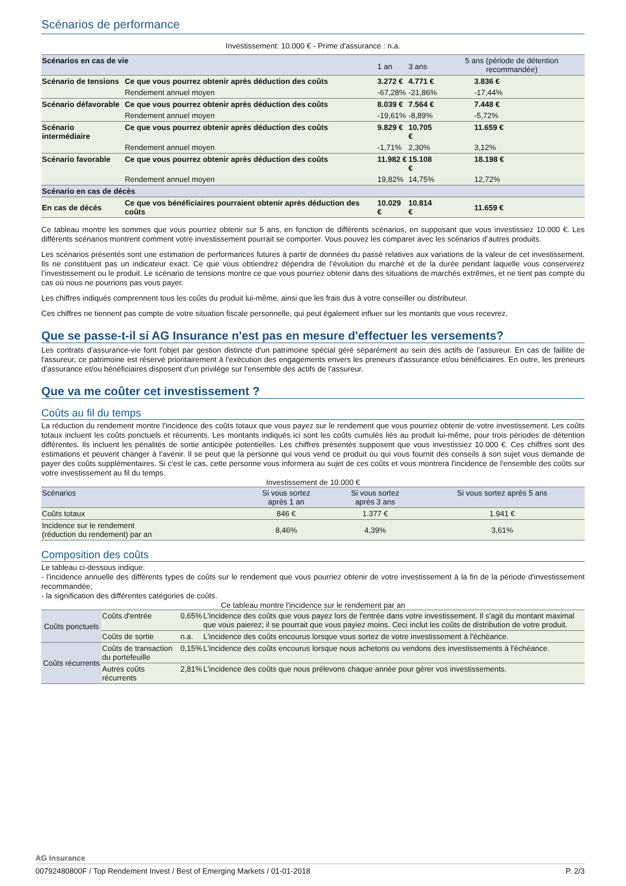Scénarios de performance
Investissement: 10.000 € - Prime d'assurance : n.a.
| Scénarios en cas de vie | | 1 an | 3 ans | 5 ans (période de détention recommandée) |
| --- | --- | --- | --- | --- |
| Scénario de tensions | Ce que vous pourrez obtenir après déduction des coûts | 3.272 € | 4.771 € | 3.836 € |
| | Rendement annuel moyen | -67,28% | -21,86% | -17,44% |
| Scénario défavorable | Ce que vous pourrez obtenir après déduction des coûts | 8.039 € | 7.564 € | 7.448 € |
| | Rendement annuel moyen | -19,61% | -8,89% | -5,72% |
| Scénario intermédiaire | Ce que vous pourrez obtenir après déduction des coûts | 9.829 € | 10.705 € | 11.659 € |
| | Rendement annuel moyen | -1,71% | 2,30% | 3,12% |
| Scénario favorable | Ce que vous pourrez obtenir après déduction des coûts | 11.982 € | 15.108 € | 18.198 € |
| | Rendement annuel moyen | 19,82% | 14,75% | 12,72% |
| Scénario en cas de décès | | | | |
| En cas de décès | Ce que vos bénéficiaires pourraient obtenir après déduction des coûts | 10.029 € | 10.814 € | 11.659 € |
Ce tableau montre les sommes que vous pourriez obtenir sur 5 ans, en fonction de différents scénarios, en supposant que vous investissiez 10.000 €. Les différents scénarios montrent comment votre investissement pourrait se comporter. Vous pouvez les comparer avec les scénarios d’autres produits.
Les scénarios présentés sont une estimation de performances futures à partir de données du passé relatives aux variations de la valeur de cet investissement. Ils ne constituent pas un indicateur exact. Ce que vous obtiendrez dépendra de l’évolution du marché et de la durée pendant laquelle vous conserverez l’investissement ou le produit. Le scénario de tensions montre ce que vous pourriez obtenir dans des situations de marchés extrêmes, et ne tient pas compte du cas où nous ne pourrions pas vous payer.
Les chiffres indiqués comprennent tous les coûts du produit lui-même, ainsi que les frais dus à votre conseiller ou distributeur.
Ces chiffres ne tiennent pas compte de votre situation fiscale personnelle, qui peut également influer sur les montants que vous recevrez.
Que se passe-t-il si AG Insurance n'est pas en mesure d'effectuer les versements?
Les contrats d’assurance-vie font l'objet par gestion distincte d'un patrimoine spécial géré séparément au sein des actifs de l’assureur. En cas de faillite de l'assureur, ce patrimoine est réservé prioritairement à l'exécution des engagements envers les preneurs d'assurance et/ou bénéficiaires. En outre, les preneurs d’assurance et/ou bénéficiaires disposent d’un privilège sur l’ensemble des actifs de l’assureur.
Que va me coûter cet investissement ?
Coûts au fil du temps
La réduction du rendement montre l'incidence des coûts totaux que vous payez sur le rendement que vous pourriez obtenir de votre investissement. Les coûts totaux incluent les coûts ponctuels et récurrents. Les montants indiqués ici sont les coûts cumulés liés au produit lui-même, pour trois périodes de détention différentes. Ils incluent les pénalités de sortie anticipée potentielles. Les chiffres présentés supposent que vous investissiez 10.000 €. Ces chiffres sont des estimations et peuvent changer à l’avenir. Il se peut que la personne qui vous vend ce produit ou qui vous fournit des conseils à son sujet vous demande de payer des coûts supplémentaires. Si c'est le cas, cette personne vous informera au sujet de ces coûts et vous montrera l'incidence de l'ensemble des coûts sur votre investissement au fil du temps.
Investissement de 10.000 €
| Scénarios | Si vous sortez après 1 an | Si vous sortez après 3 ans | Si vous sortez après 5 ans |
| --- | --- | --- | --- |
| Coûts totaux | 846 € | 1.377 € | 1.941 € |
| Incidence sur le rendement (réduction du rendement) par an | 8,46% | 4,39% | 3,61% |
Composition des coûts
Le tableau ci-dessous indique:
- l'incidence annuelle des différents types de coûts sur le rendement que vous pourriez obtenir de votre investissement à la fin de la période d'investissement recommandée;
- la signification des différentes catégories de coûts.
Ce tableau montre l'incidence sur le rendement par an
| Coûts ponctuels | Coûts d'entrée | 0,65% | L'incidence des coûts que vous payez lors de l'entrée dans votre investissement. Il s'agit du montant maximal que vous paierez; il se pourrait que vous payiez moins. Ceci inclut les coûts de distribution de votre produit. |
| | Coûts de sortie | n.a. | L'incidence des coûts encourus lorsque vous sortez de votre investissement à l'échéance. |
| Coûts récurrents | Coûts de transaction du portefeuille | 0,15% | L'incidence des coûts encourus lorsque nous achetons ou vendons des investissements à l'échéance. |
| | Autres coûts récurrents | 2,81% | L'incidence des coûts que nous prélevons chaque année pour gérer vos investissements. |
AG Insurance
00792480800F / Top Rendement Invest / Best of Emerging Markets / 01-01-2018 P. 2/3